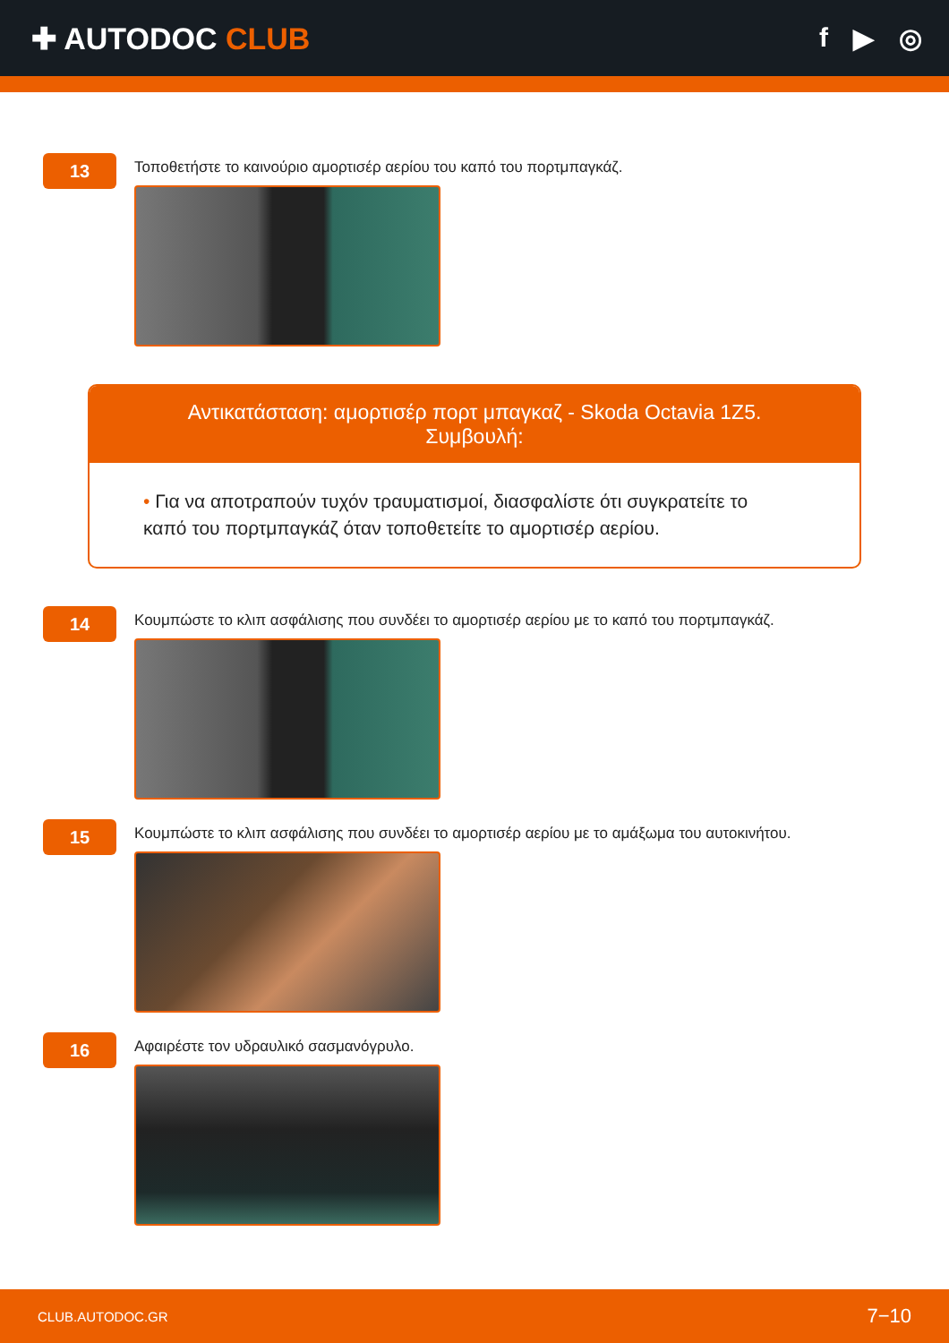✚ AUTODOC CLUB f ▶ ◎
13
Τοποθετήστε το καινούριο αμορτισέρ αερίου του καπό του πορτμπαγκάζ.
Αντικατάσταση: αμορτισέρ πορτ μπαγκαζ - Skoda Octavia 1Z5.
Συμβουλή:
• Για να αποτραπούν τυχόν τραυματισμοί, διασφαλίστε ότι συγκρατείτε το καπό του πορτμπαγκάζ όταν τοποθετείτε το αμορτισέρ αερίου.
14
Κουμπώστε το κλιπ ασφάλισης που συνδέει το αμορτισέρ αερίου με το καπό του πορτμπαγκάζ.
15
Κουμπώστε το κλιπ ασφάλισης που συνδέει το αμορτισέρ αερίου με το αμάξωμα του αυτοκινήτου.
16
Αφαιρέστε τον υδραυλικό σασμανόγρυλο.
CLUB.AUTODOC.GR 7−10